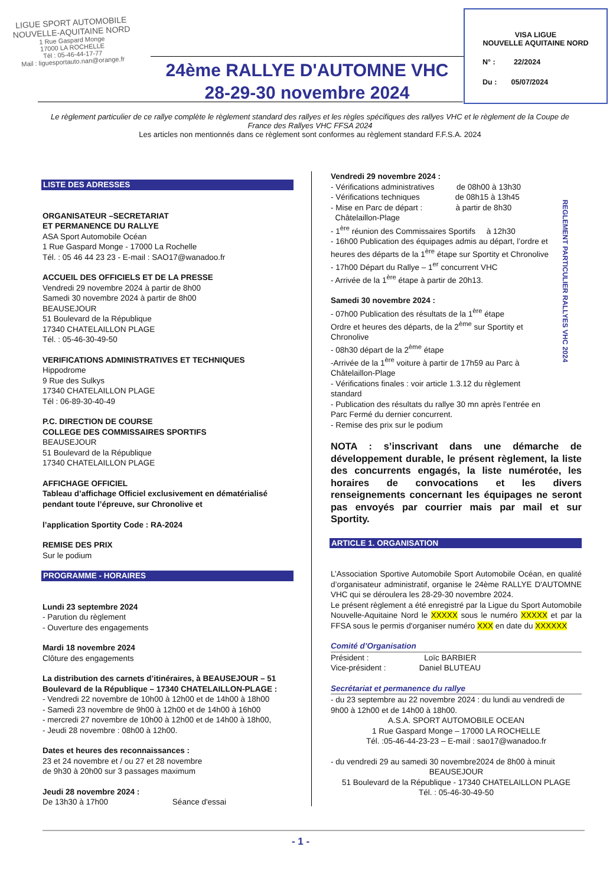LIGUE SPORT AUTOMOBILE
NOUVELLE-AQUITAINE NORD
1 Rue Gaspard Monge
17000 LA ROCHELLE
Tél : 05-46-44-17-77
Mail : liguesportauto.nan@orange.fr
VISA LIGUE
NOUVELLE AQUITAINE NORD
N° : 22/2024
Du : 05/07/2024
24ème RALLYE D'AUTOMNE VHC
28-29-30 novembre 2024
Le règlement particulier de ce rallye complète le règlement standard des rallyes et les règles spécifiques des rallyes VHC et le règlement de la Coupe de France des Rallyes VHC FFSA 2024
Les articles non mentionnés dans ce règlement sont conformes au règlement standard F.F.S.A. 2024
LISTE DES ADRESSES
ORGANISATEUR –SECRETARIAT
ET PERMANENCE DU RALLYE
ASA Sport Automobile Océan
1 Rue Gaspard Monge - 17000 La Rochelle
Tél. : 05 46 44 23 23 - E-mail : SAO17@wanadoo.fr
ACCUEIL DES OFFICIELS ET DE LA PRESSE
Vendredi 29 novembre 2024 à partir de 8h00
Samedi 30 novembre 2024 à partir de 8h00
BEAUSEJOUR
51 Boulevard de la République
17340 CHATELAILLON PLAGE
Tél. : 05-46-30-49-50
VERIFICATIONS ADMINISTRATIVES ET TECHNIQUES
Hippodrome
9 Rue des Sulkys
17340 CHATELAILLON PLAGE
Tél : 06-89-30-40-49
P.C. DIRECTION DE COURSE
COLLEGE DES COMMISSAIRES SPORTIFS
BEAUSEJOUR
51 Boulevard de la République
17340 CHATELAILLON PLAGE
AFFICHAGE OFFICIEL
Tableau d’affichage Officiel exclusivement en dématérialisé pendant toute l’épreuve, sur Chronolive et
l’application Sportity Code : RA-2024
REMISE DES PRIX
Sur le podium
PROGRAMME - HORAIRES
Lundi 23 septembre 2024
- Parution du règlement
- Ouverture des engagements
Mardi 18 novembre 2024
Clôture des engagements
La distribution des carnets d’itinéraires, à BEAUSEJOUR – 51 Boulevard de la République – 17340 CHATELAILLON-PLAGE :
- Vendredi 22 novembre de 10h00 à 12h00 et de 14h00 à 18h00
- Samedi 23 novembre de 9h00 à 12h00 et de 14h00 à 16h00
- mercredi 27 novembre de 10h00 à 12h00 et de 14h00 à 18h00,
- Jeudi 28 novembre : 08h00 à 12h00.
Dates et heures des reconnaissances :
23 et 24 novembre et / ou 27 et 28 novembre
de 9h30 à 20h00 sur 3 passages maximum
Jeudi 28 novembre 2024 :
De 13h30 à 17h00 Séance d'essai
Vendredi 29 novembre 2024 :
- Vérifications administratives de 08h00 à 13h30
- Vérifications techniques de 08h15 à 13h45
- Mise en Parc de départ : à partir de 8h30
Châtelaillon-Plage
- 1<sup>ère</sup> réunion des Commissaires Sportifs à 12h30
- 16h00 Publication des équipages admis au départ, l’ordre et heures des départs de la 1<sup>ère</sup> étape sur Sportity et Chronolive
- 17h00 Départ du Rallye – 1<sup>er</sup> concurrent VHC
- Arrivée de la 1<sup>ère</sup> étape à partir de 20h13.
Samedi 30 novembre 2024 :
- 07h00 Publication des résultats de la 1<sup>ère</sup> étape
Ordre et heures des départs, de la 2<sup>ème</sup> sur Sportity et Chronolive
- 08h30 départ de la 2<sup>ème</sup> étape
-Arrivée de la 1<sup>ère</sup> voiture à partir de 17h59 au Parc à Châtelaillon-Plage
- Vérifications finales : voir article 1.3.12 du règlement standard
- Publication des résultats du rallye 30 mn après l’entrée en Parc Fermé du dernier concurrent.
- Remise des prix sur le podium
NOTA : s’inscrivant dans une démarche de développement durable, le présent règlement, la liste des concurrents engagés, la liste numérotée, les horaires de convocations et les divers renseignements concernant les équipages ne seront pas envoyés par courrier mais par mail et sur Sportity.
ARTICLE 1. ORGANISATION
L’Association Sportive Automobile Sport Automobile Océan, en qualité d’organisateur administratif, organise le 24ème RALLYE D'AUTOMNE VHC qui se déroulera les 28-29-30 novembre 2024.
Le présent règlement a été enregistré par la Ligue du Sport Automobile Nouvelle-Aquitaine Nord le XXXXX sous le numéro XXXXX et par la FFSA sous le permis d'organiser numéro XXX en date du XXXXXX
Comité d’Organisation
Président : Loïc BARBIER
Vice-président : Daniel BLUTEAU
Secrétariat et permanence du rallye
- du 23 septembre au 22 novembre 2024 : du lundi au vendredi de 9h00 à 12h00 et de 14h00 à 18h00.
A.S.A. SPORT AUTOMOBILE OCEAN
1 Rue Gaspard Monge – 17000 LA ROCHELLE
Tél. :05-46-44-23-23 – E-mail : sao17@wanadoo.fr
- du vendredi 29 au samedi 30 novembre2024 de 8h00 à minuit
BEAUSEJOUR
51 Boulevard de la République - 17340 CHATELAILLON PLAGE
Tél. : 05-46-30-49-50
REGLEMENT PARTICULIER RALLYES VHC 2024
- 1 -